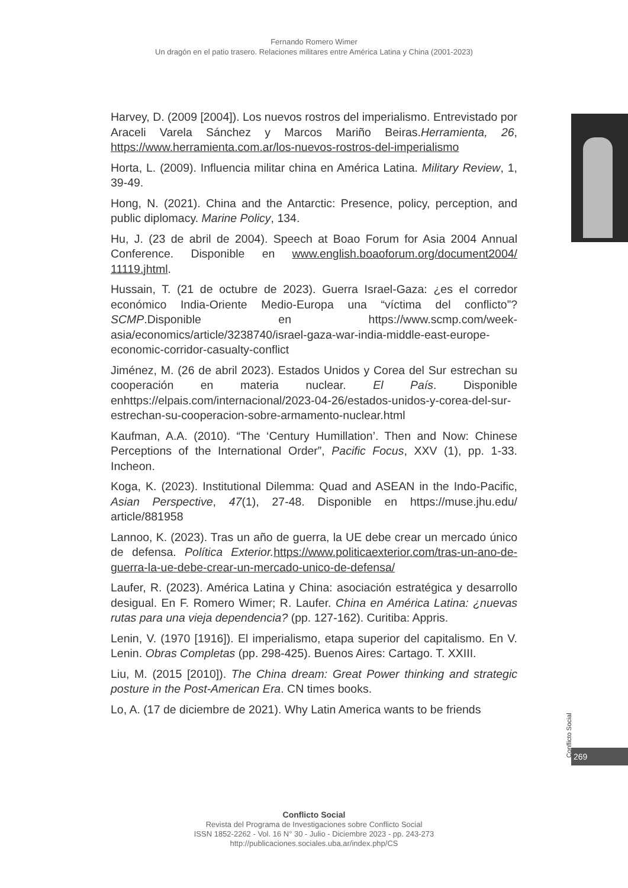Fernando Romero Wimer
Un dragón en el patio trasero. Relaciones militares entre América Latina y China (2001-2023)
Harvey, D. (2009 [2004]). Los nuevos rostros del imperialismo. Entrevistado por Araceli Varela Sánchez y Marcos Mariño Beiras.Herramienta, 26, https://www.herramienta.com.ar/los-nuevos-rostros-del-imperialismo
Horta, L. (2009). Influencia militar china en América Latina. Military Review, 1, 39-49.
Hong, N. (2021). China and the Antarctic: Presence, policy, perception, and public diplomacy. Marine Policy, 134.
Hu, J. (23 de abril de 2004). Speech at Boao Forum for Asia 2004 Annual Conference. Disponible en www.english.boaoforum.org/document2004/ 11119.jhtml.
Hussain, T. (21 de octubre de 2023). Guerra Israel-Gaza: ¿es el corredor económico India-Oriente Medio-Europa una “víctima del conflicto”? SCMP.Disponible en https://www.scmp.com/week-asia/economics/article/3238740/israel-gaza-war-india-middle-east-europe-economic-corridor-casualty-conflict
Jiménez, M. (26 de abril 2023). Estados Unidos y Corea del Sur estrechan su cooperación en materia nuclear. El País. Disponible enhttps://elpais.com/internacional/2023-04-26/estados-unidos-y-corea-del-sur-estrechan-su-cooperacion-sobre-armamento-nuclear.html
Kaufman, A.A. (2010). “The ‘Century Humillation’. Then and Now: Chinese Perceptions of the International Order”, Pacific Focus, XXV (1), pp. 1-33. Incheon.
Koga, K. (2023). Institutional Dilemma: Quad and ASEAN in the Indo-Pacific, Asian Perspective, 47(1), 27-48. Disponible en https://muse.jhu.edu/ article/881958
Lannoo, K. (2023). Tras un año de guerra, la UE debe crear un mercado único de defensa. Política Exterior. https://www.politicaexterior.com/tras-un-ano-de-guerra-la-ue-debe-crear-un-mercado-unico-de-defensa/
Laufer, R. (2023). América Latina y China: asociación estratégica y desarrollo desigual. En F. Romero Wimer; R. Laufer. China en América Latina: ¿nuevas rutas para una vieja dependencia? (pp. 127-162). Curitiba: Appris.
Lenin, V. (1970 [1916]). El imperialismo, etapa superior del capitalismo. En V. Lenin. Obras Completas (pp. 298-425). Buenos Aires: Cartago. T. XXIII.
Liu, M. (2015 [2010]). The China dream: Great Power thinking and strategic posture in the Post-American Era. CN times books.
Lo, A. (17 de diciembre de 2021). Why Latin America wants to be friends
Conflicto Social
269
Conflicto Social
Revista del Programa de Investigaciones sobre Conflicto Social
ISSN 1852-2262 - Vol. 16 N° 30 - Julio - Diciembre 2023 - pp. 243-273
http://publicaciones.sociales.uba.ar/index.php/CS